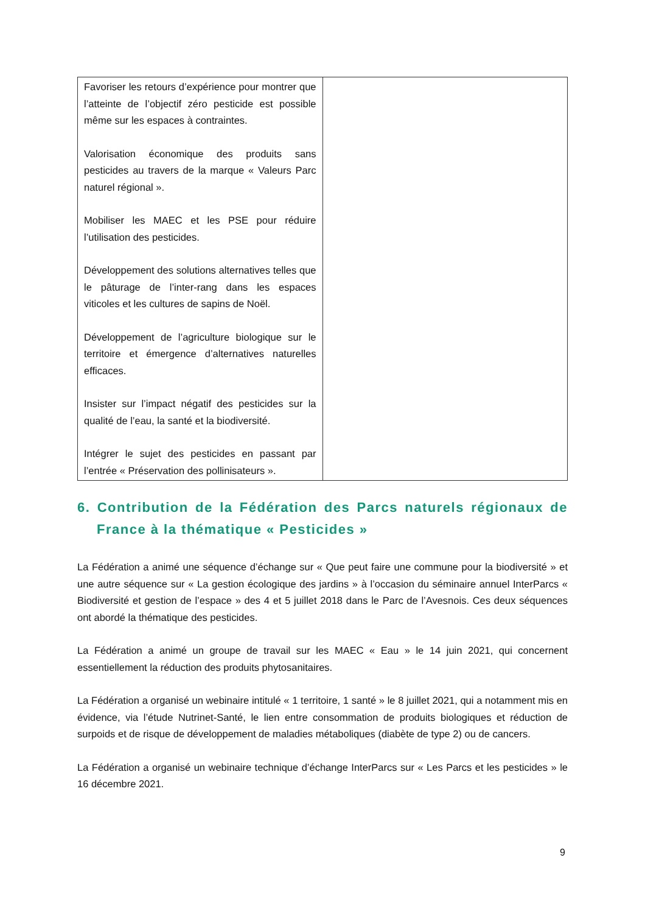| Favoriser les retours d’expérience pour montrer que l’atteinte de l’objectif zéro pesticide est possible même sur les espaces à contraintes. Valorisation économique des produits sans pesticides au travers de la marque « Valeurs Parc naturel régional ». Mobiliser les MAEC et les PSE pour réduire l’utilisation des pesticides. Développement des solutions alternatives telles que le pâturage de l’inter-rang dans les espaces viticoles et les cultures de sapins de Noël. Développement de l’agriculture biologique sur le territoire et émergence d’alternatives naturelles efficaces. Insister sur l’impact négatif des pesticides sur la qualité de l’eau, la santé et la biodiversité. Intégrer le sujet des pesticides en passant par l’entrée « Préservation des pollinisateurs ». | |
6. Contribution de la Fédération des Parcs naturels régionaux de France à la thématique « Pesticides »
La Fédération a animé une séquence d’échange sur « Que peut faire une commune pour la biodiversité » et une autre séquence sur « La gestion écologique des jardins » à l’occasion du séminaire annuel InterParcs « Biodiversité et gestion de l’espace » des 4 et 5 juillet 2018 dans le Parc de l’Avesnois. Ces deux séquences ont abordé la thématique des pesticides.
La Fédération a animé un groupe de travail sur les MAEC « Eau » le 14 juin 2021, qui concernent essentiellement la réduction des produits phytosanitaires.
La Fédération a organisé un webinaire intitulé « 1 territoire, 1 santé » le 8 juillet 2021, qui a notamment mis en évidence, via l’étude Nutrinet-Santé, le lien entre consommation de produits biologiques et réduction de surpoids et de risque de développement de maladies métaboliques (diabète de type 2) ou de cancers.
La Fédération a organisé un webinaire technique d’échange InterParcs sur « Les Parcs et les pesticides » le 16 décembre 2021.
9